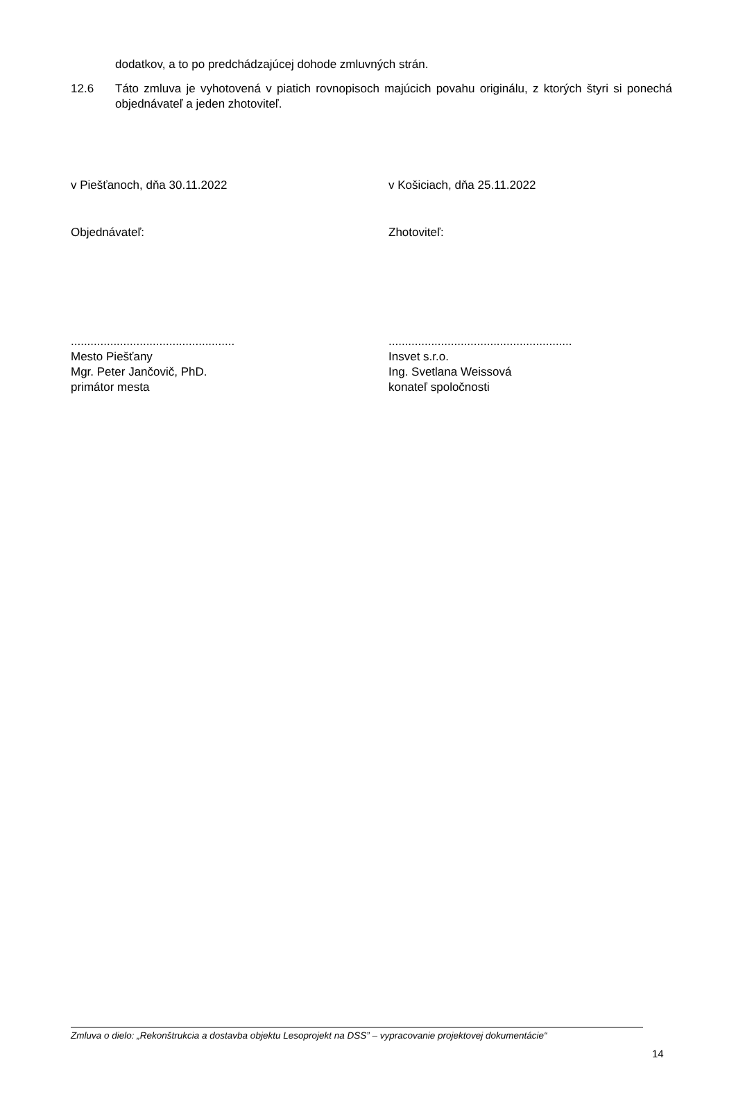dodatkov, a to po predchádzajúcej dohode zmluvných strán.
12.6 Táto zmluva je vyhotovená v piatich rovnopisoch majúcich povahu originálu, z ktorých štyri si ponechá objednávateľ a jeden zhotoviteľ.
v Piešťanoch, dňa 30.11.2022 v Košiciach, dňa 25.11.2022
Objednávateľ: Zhotoviteľ:
..................................................
Mesto Piešťany
Mgr. Peter Jančovič, PhD.
primátor mesta
........................................................
Insvet s.r.o.
Ing. Svetlana Weissová
konateľ spoločnosti
Zmluva o dielo: „Rekonštrukcia a dostavba objektu Lesoprojekt na DSS” – vypracovanie projektovej dokumentácie“
14